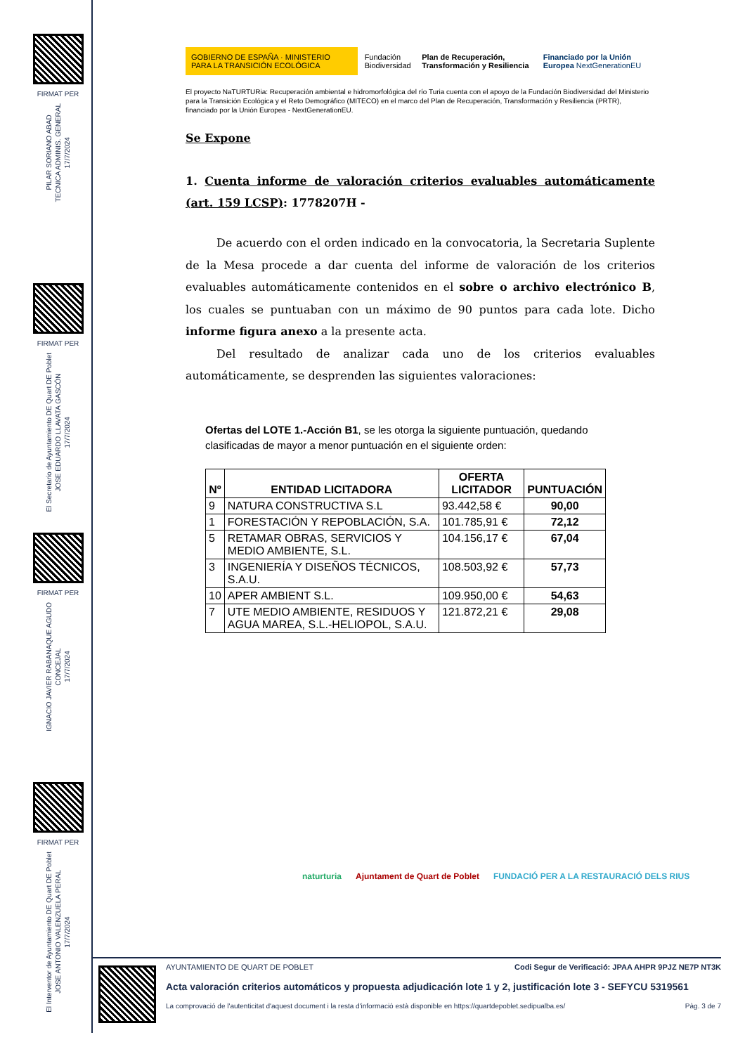FIRMAT PER
PILAR SORIANO ABAD
TECNICA ADMINIS. GENERAL
17/7/2024
FIRMAT PER
El Secretario de Ayuntamiento DE Quart DE Poblet
JOSE EDUARDO LLAVATA GASCÓN
17/7/2024
FIRMAT PER
IGNACIO JAVIER RABANAQUE AGUDO
CONCEJAL
17/7/2024
FIRMAT PER
El Interventor de Ayuntamiento DE Quart DE Poblet
JOSE ANTONIO VALENZUELA PERAL
17/7/2024
GOBIERNO DE ESPAÑA · MINISTERIO PARA LA TRANSICIÓN ECOLÓGICA Fundación Biodiversidad Plan de Recuperación, Transformación y Resiliencia Financiado por la Unión Europea NextGenerationEU
El proyecto NaTURTURia: Recuperación ambiental e hidromorfológica del río Turia cuenta con el apoyo de la Fundación Biodiversidad del Ministerio para la Transición Ecológica y el Reto Demográfico (MITECO) en el marco del Plan de Recuperación, Transformación y Resiliencia (PRTR), financiado por la Unión Europea - NextGenerationEU.
Se Expone
1. Cuenta informe de valoración criterios evaluables automáticamente (art. 159 LCSP): 1778207H -
De acuerdo con el orden indicado en la convocatoria, la Secretaria Suplente de la Mesa procede a dar cuenta del informe de valoración de los criterios evaluables automáticamente contenidos en el sobre o archivo electrónico B, los cuales se puntuaban con un máximo de 90 puntos para cada lote. Dicho informe figura anexo a la presente acta.
Del resultado de analizar cada uno de los criterios evaluables automáticamente, se desprenden las siguientes valoraciones:
Ofertas del LOTE 1.-Acción B1, se les otorga la siguiente puntuación, quedando clasificadas de mayor a menor puntuación en el siguiente orden:
| Nº | ENTIDAD LICITADORA | OFERTA LICITADOR | PUNTUACIÓN |
| --- | --- | --- | --- |
| 9 | NATURA CONSTRUCTIVA S.L | 93.442,58 € | 90,00 |
| 1 | FORESTACIÓN Y REPOBLACIÓN, S.A. | 101.785,91 € | 72,12 |
| 5 | RETAMAR OBRAS, SERVICIOS Y MEDIO AMBIENTE, S.L. | 104.156,17 € | 67,04 |
| 3 | INGENIERÍA Y DISEÑOS TÉCNICOS, S.A.U. | 108.503,92 € | 57,73 |
| 10 | APER AMBIENT S.L. | 109.950,00 € | 54,63 |
| 7 | UTE MEDIO AMBIENTE, RESIDUOS Y AGUA MAREA, S.L.-HELIOPOL, S.A.U. | 121.872,21 € | 29,08 |
naturturia Ajuntament de Quart de Poblet FUNDACIÓ PER A LA RESTAURACIÓ DELS RIUS
AYUNTAMIENTO DE QUART DE POBLET Codi Segur de Verificació: JPAA AHPR 9PJZ NE7P NT3K
Acta valoración criterios automáticos y propuesta adjudicación lote 1 y 2, justificación lote 3 - SEFYCU 5319561
La comprovació de l'autenticitat d'aquest document i la resta d'informació està disponible en https://quartdepoblet.sedipualba.es/ Pàg. 3 de 7